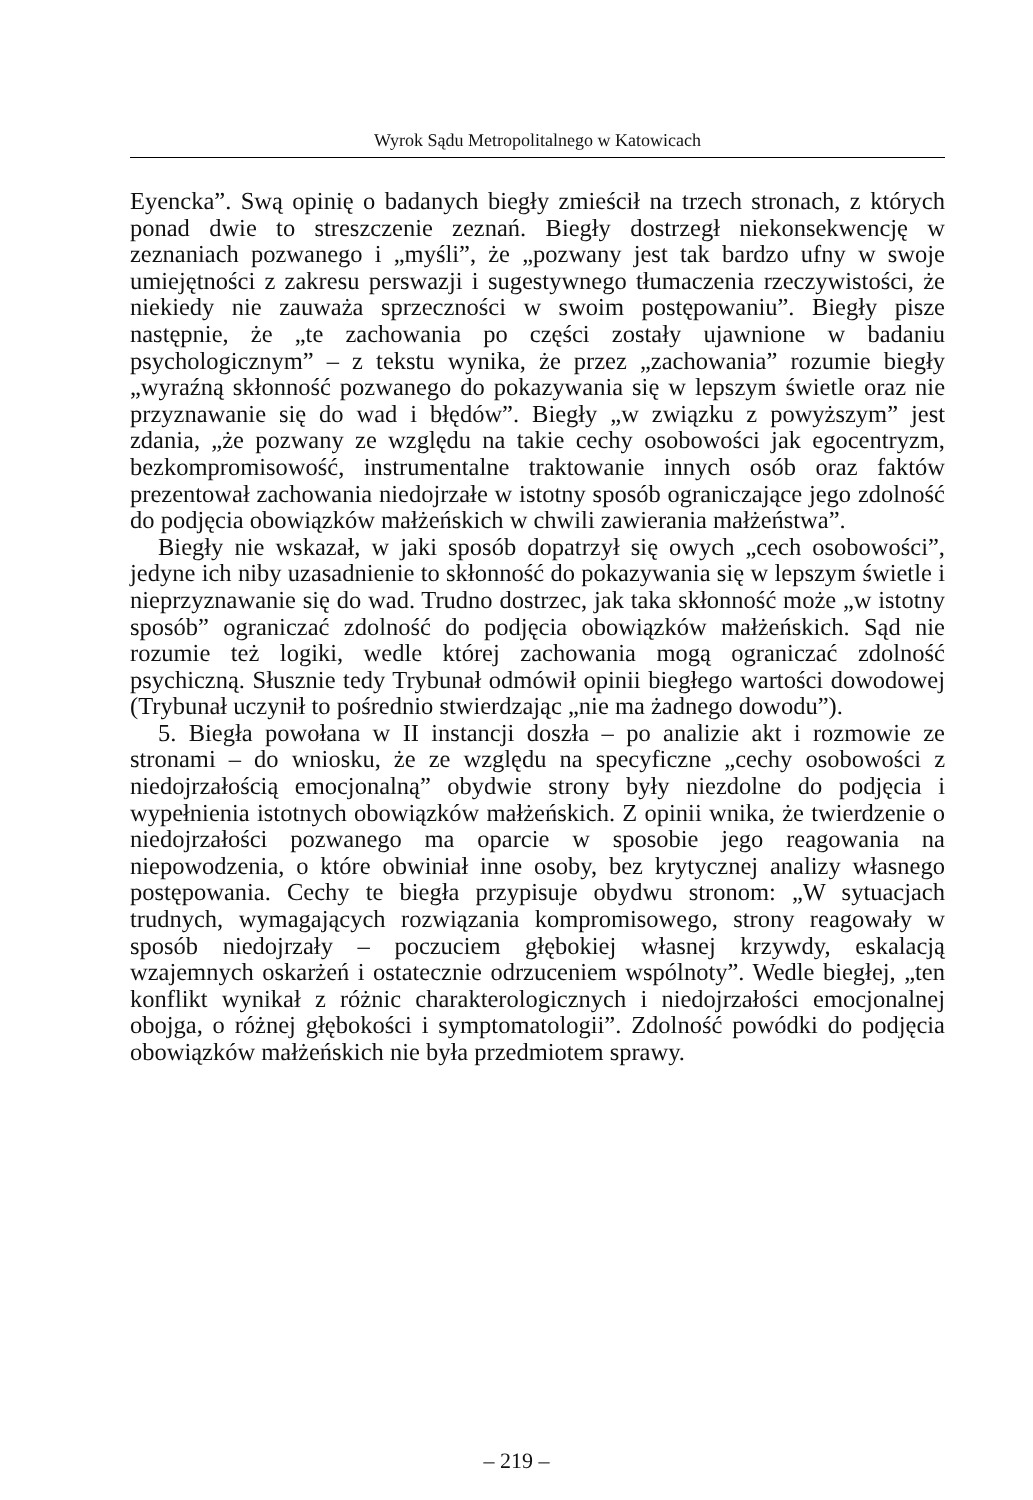Wyrok Sądu Metropolitalnego w Katowicach
Eyencka”. Swą opinię o badanych biegły zmieścił na trzech stronach, z których ponad dwie to streszczenie zeznań. Biegły dostrzegł niekonsekwencję w zeznaniach pozwanego i „myśli”, że „pozwany jest tak bardzo ufny w swoje umiejętności z zakresu perswazji i sugestywnego tłumaczenia rzeczywistości, że niekiedy nie zauważa sprzeczności w swoim postępowaniu”. Biegły pisze następnie, że „te zachowania po części zostały ujawnione w badaniu psychologicznym” – z tekstu wynika, że przez „zachowania” rozumie biegły „wyraźną skłonność pozwanego do pokazywania się w lepszym świetle oraz nie przyznawanie się do wad i błędów”. Biegły „w związku z powyższym” jest zdania, „że pozwany ze względu na takie cechy osobowości jak egocentryzm, bezkompromisowość, instrumentalne traktowanie innych osób oraz faktów prezentował zachowania niedojrzałe w istotny sposób ograniczające jego zdolność do podjęcia obowiązków małżeńskich w chwili zawierania małżeństwa”.
Biegły nie wskazał, w jaki sposób dopatrzył się owych „cech osobowości”, jedyne ich niby uzasadnienie to skłonność do pokazywania się w lepszym świetle i nieprzyznawanie się do wad. Trudno dostrzec, jak taka skłonność może „w istotny sposób” ograniczać zdolność do podjęcia obowiązków małżeńskich. Sąd nie rozumie też logiki, wedle której zachowania mogą ograniczać zdolność psychiczną. Słusznie tedy Trybunał odmówił opinii biegłego wartości dowodowej (Trybunał uczynił to pośrednio stwierdzając „nie ma żadnego dowodu”).
5. Biegła powołana w II instancji doszła – po analizie akt i rozmowie ze stronami – do wniosku, że ze względu na specyficzne „cechy osobowości z niedojrzałością emocjonalną” obydwie strony były niezdolne do podjęcia i wypełnienia istotnych obowiązków małżeńskich. Z opinii wnika, że twierdzenie o niedojrzałości pozwanego ma oparcie w sposobie jego reagowania na niepowodzenia, o które obwiniał inne osoby, bez krytycznej analizy własnego postępowania. Cechy te biegła przypisuje obydwu stronom: „W sytuacjach trudnych, wymagających rozwiązania kompromisowego, strony reagowały w sposób niedojrzały – poczuciem głębokiej własnej krzywdy, eskalacją wzajemnych oskarżeń i ostatecznie odrzuceniem wspólnoty”. Wedle biegłej, „ten konflikt wynikał z różnic charakterologicznych i niedojrzałości emocjonalnej obojga, o różnej głębokości i symptomatologii”. Zdolność powódki do podjęcia obowiązków małżeńskich nie była przedmiotem sprawy.
– 219 –